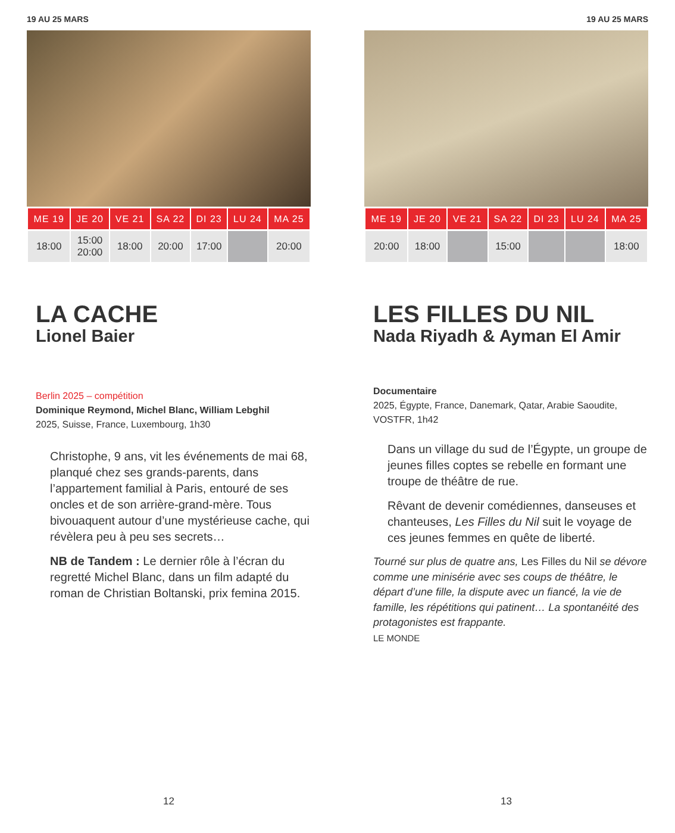19 AU 25 MARS
| ME 19 | JE 20 | VE 21 | SA 22 | DI 23 | LU 24 | MA 25 |
| --- | --- | --- | --- | --- | --- | --- |
| 18:00 | 15:00 20:00 | 18:00 | 20:00 | 17:00 | | 20:00 |
LA CACHE
Lionel Baier
Berlin 2025 – compétition
Dominique Reymond, Michel Blanc, William Lebghil
2025, Suisse, France, Luxembourg, 1h30
Christophe, 9 ans, vit les événements de mai 68, planqué chez ses grands-parents, dans l’appartement familial à Paris, entouré de ses oncles et de son arrière-grand-mère. Tous bivouaquent autour d’une mystérieuse cache, qui révèlera peu à peu ses secrets…
NB de Tandem : Le dernier rôle à l’écran du regretté Michel Blanc, dans un film adapté du roman de Christian Boltanski, prix femina 2015.
12
19 AU 25 MARS
| ME 19 | JE 20 | VE 21 | SA 22 | DI 23 | LU 24 | MA 25 |
| --- | --- | --- | --- | --- | --- | --- |
| 20:00 | 18:00 | | 15:00 | | | 18:00 |
LES FILLES DU NIL
Nada Riyadh & Ayman El Amir
Documentaire
2025, Égypte, France, Danemark, Qatar, Arabie Saoudite, VOSTFR, 1h42
Dans un village du sud de l’Égypte, un groupe de jeunes filles coptes se rebelle en formant une troupe de théâtre de rue.
Rêvant de devenir comédiennes, danseuses et chanteuses, Les Filles du Nil suit le voyage de ces jeunes femmes en quête de liberté.
Tourné sur plus de quatre ans, Les Filles du Nil se dévore comme une minisérie avec ses coups de théâtre, le départ d’une fille, la dispute avec un fiancé, la vie de famille, les répétitions qui patinent… La spontanéité des protagonistes est frappante.
LE MONDE
13